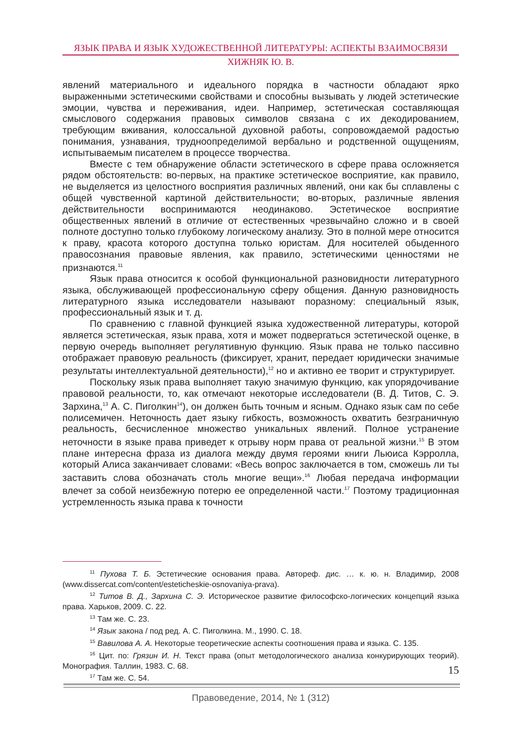ЯЗЫК ПРАВА И ЯЗЫК ХУДОЖЕСТВЕННОЙ ЛИТЕРАТУРЫ: АСПЕКТЫ ВЗАИМОСВЯЗИ
ХИЖНЯК Ю. В.
явлений материального и идеального порядка в частности обладают ярко выраженными эстетическими свойствами и способны вызывать у людей эстетические эмоции, чувства и переживания, идеи. Например, эстетическая составляющая смыслового содержания правовых символов связана с их декодированием, требующим вживания, колоссальной духовной работы, сопровождаемой радостью понимания, узнавания, трудноопределимой вербально и родственной ощущениям, испытываемым писателем в процессе творчества.
Вместе с тем обнаружение области эстетического в сфере права осложняется рядом обстоятельств: во-первых, на практике эстетическое восприятие, как правило, не выделяется из целостного восприятия различных явлений, они как бы сплавлены с общей чувственной картиной действительности; во-вторых, различные явления действительности воспринимаются неодинаково. Эстетическое восприятие общественных явлений в отличие от естественных чрезвычайно сложно и в своей полноте доступно только глубокому логическому анализу. Это в полной мере относится к праву, красота которого доступна только юристам. Для носителей обыденного правосознания правовые явления, как правило, эстетическими ценностями не признаются.<sup>11</sup>
Язык права относится к особой функциональной разновидности литературного языка, обслуживающей профессиональную сферу общения. Данную разновидность литературного языка исследователи называют поразному: специальный язык, профессиональный язык и т. д.
По сравнению с главной функцией языка художественной литературы, которой является эстетическая, язык права, хотя и может подвергаться эстетической оценке, в первую очередь выполняет регулятивную функцию. Язык права не только пассивно отображает правовую реальность (фиксирует, хранит, передает юридически значимые результаты интеллектуальной деятельности),<sup>12</sup> но и активно ее творит и структурирует.
Поскольку язык права выполняет такую значимую функцию, как упорядочивание правовой реальности, то, как отмечают некоторые исследователи (В. Д. Титов, С. Э. Зархина,<sup>13</sup> А. С. Пиголкин<sup>14</sup>), он должен быть точным и ясным. Однако язык сам по себе полисемичен. Неточность дает языку гибкость, возможность охватить безграничную реальность, бесчисленное множество уникальных явлений. Полное устранение неточности в языке права приведет к отрыву норм права от реальной жизни.<sup>15</sup> В этом плане интересна фраза из диалога между двумя героями книги Льюиса Кэрролла, который Алиса заканчивает словами: «Весь вопрос заключается в том, сможешь ли ты заставить слова обозначать столь многие вещи».<sup>16</sup> Любая передача информации влечет за собой неизбежную потерю ее определенной части.<sup>17</sup> Поэтому традиционная устремленность языка права к точности
<sup>11</sup> Пухова Т. Б. Эстетические основания права. Автореф. дис. … к. ю. н. Владимир, 2008 (www.dissercat.com/content/esteticheskie-osnovaniya-prava).
<sup>12</sup> Титов В. Д., Зархина С. Э. Историческое развитие философско-логических концепций языка права. Харьков, 2009. С. 22.
<sup>13</sup> Там же. С. 23.
<sup>14</sup> Язык закона / под ред. А. С. Пиголкина. М., 1990. С. 18.
<sup>15</sup> Вавилова А. А. Некоторые теоретические аспекты соотношения права и языка. С. 135.
<sup>16</sup> Цит. по: Грязин И. Н. Текст права (опыт методологического анализа конкурирующих теорий). Монография. Таллин, 1983. С. 68.
<sup>17</sup> Там же. С. 54.
15
Правоведение, 2014, № 1 (312)